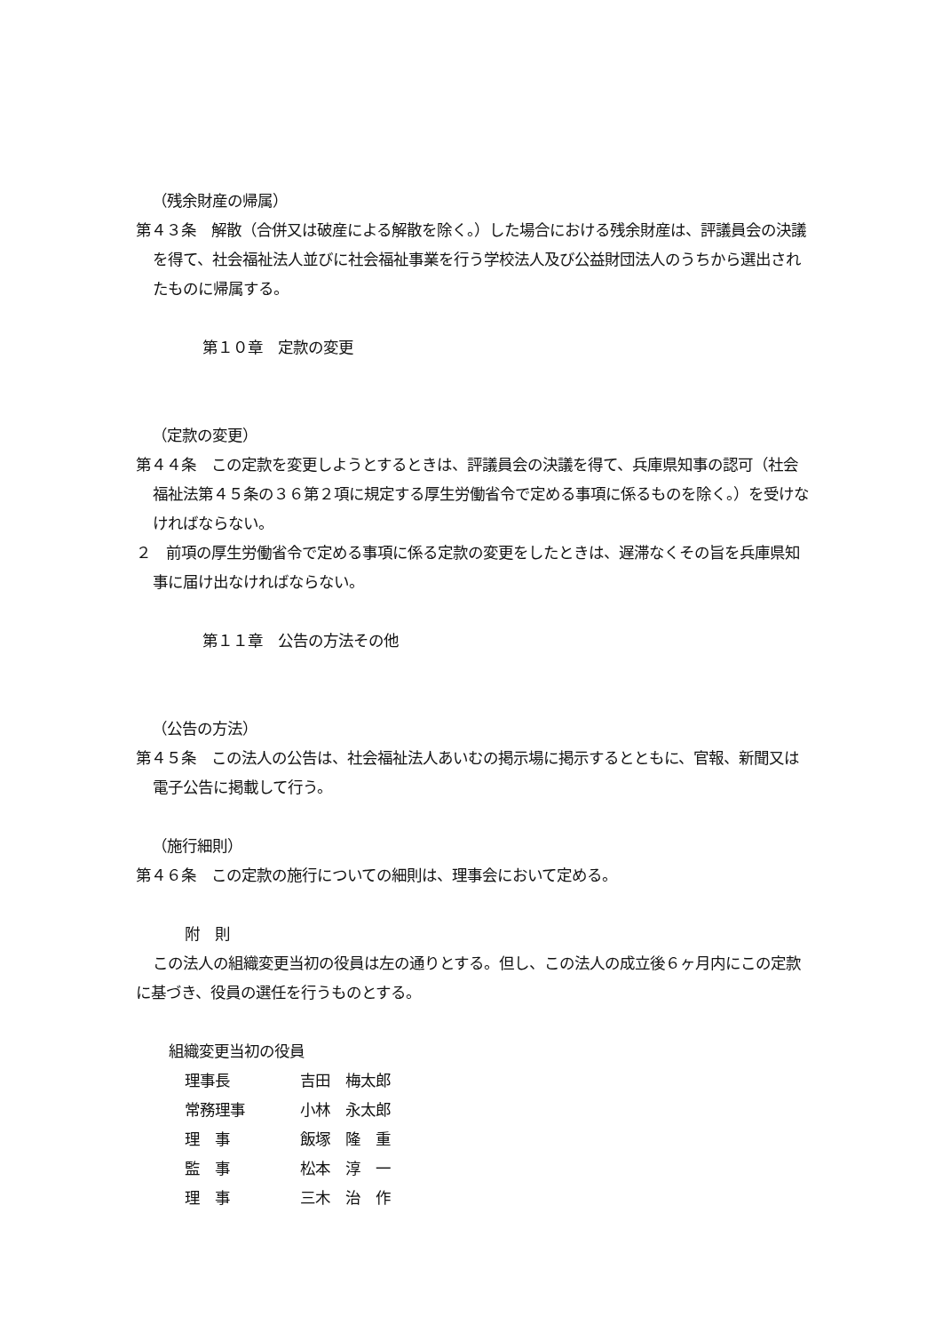（残余財産の帰属）
第４３条　解散（合併又は破産による解散を除く。）した場合における残余財産は、評議員会の決議を得て、社会福祉法人並びに社会福祉事業を行う学校法人及び公益財団法人のうちから選出されたものに帰属する。
第１０章　定款の変更
（定款の変更）
第４４条　この定款を変更しようとするときは、評議員会の決議を得て、兵庫県知事の認可（社会福祉法第４５条の３６第２項に規定する厚生労働省令で定める事項に係るものを除く。）を受けなければならない。
２　前項の厚生労働省令で定める事項に係る定款の変更をしたときは、遅滞なくその旨を兵庫県知事に届け出なければならない。
第１１章　公告の方法その他
（公告の方法）
第４５条　この法人の公告は、社会福祉法人あいむの掲示場に掲示するとともに、官報、新聞又は電子公告に掲載して行う。
（施行細則）
第４６条　この定款の施行についての細則は、理事会において定める。
附　則
この法人の組織変更当初の役員は左の通りとする。但し、この法人の成立後６ヶ月内にこの定款に基づき、役員の選任を行うものとする。
組織変更当初の役員
理事長 吉田　梅太郎
常務理事 小林　永太郎
理　事 飯塚　隆　重
監　事 松本　淳　一
理　事 三木　治　作